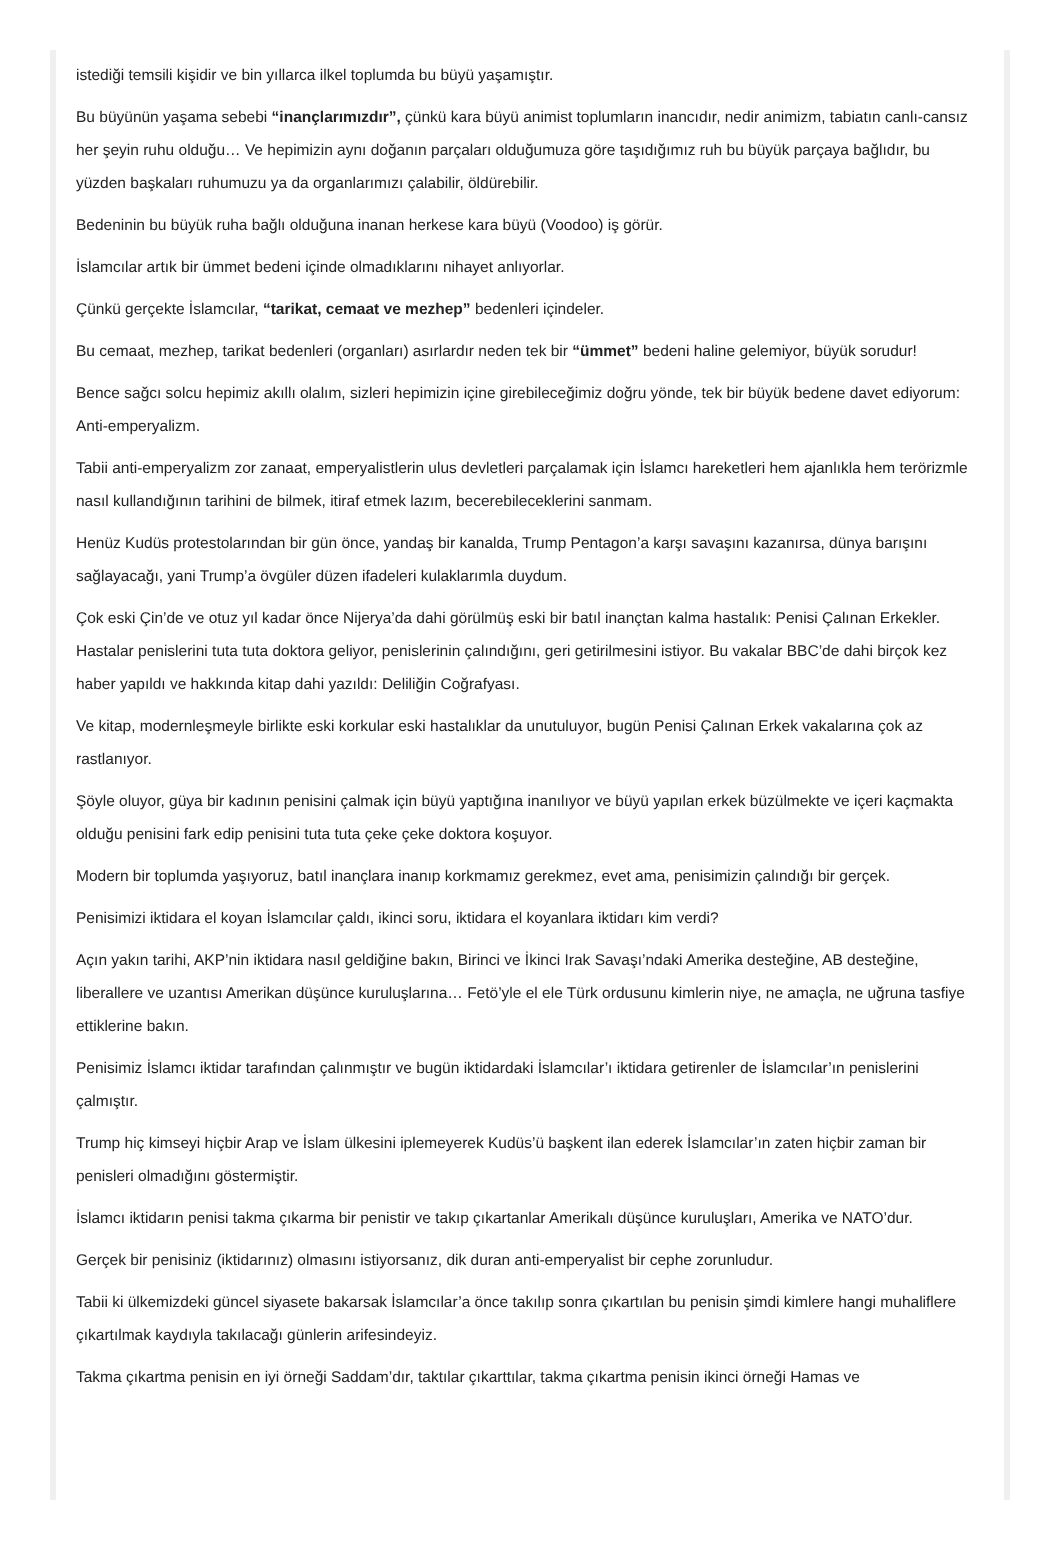istediği temsili kişidir ve bin yıllarca ilkel toplumda bu büyü yaşamıştır.
Bu büyünün yaşama sebebi “inançlarımızdır”, çünkü kara büyü animist toplumların inancıdır, nedir animizm, tabiatın canlı-cansız her şeyin ruhu olduğu… Ve hepimizin aynı doğanın parçaları olduğumuza göre taşıdığımız ruh bu büyük parçaya bağlıdır, bu yüzden başkaları ruhumuzu ya da organlarımızı çalabilir, öldürebilir.
Bedeninin bu büyük ruha bağlı olduğuna inanan herkese kara büyü (Voodoo) iş görür.
İslamcılar artık bir ümmet bedeni içinde olmadıklarını nihayet anlıyorlar.
Çünkü gerçekte İslamcılar, “tarikat, cemaat ve mezhep” bedenleri içindeler.
Bu cemaat, mezhep, tarikat bedenleri (organları) asırlardır neden tek bir “ümmet” bedeni haline gelemiyor, büyük sorudur!
Bence sağcı solcu hepimiz akıllı olalım, sizleri hepimizin içine girebileceğimiz doğru yönde, tek bir büyük bedene davet ediyorum: Anti-emperyalizm.
Tabii anti-emperyalizm zor zanaat, emperyalistlerin ulus devletleri parçalamak için İslamcı hareketleri hem ajanlıkla hem terörizmle nasıl kullandığının tarihini de bilmek, itiraf etmek lazım, becerebileceklerini sanmam.
Henüz Kudüs protestolarından bir gün önce, yandaş bir kanalda, Trump Pentagon’a karşı savaşını kazanırsa, dünya barışını sağlayacağı, yani Trump’a övgüler düzen ifadeleri kulaklarımla duydum.
Çok eski Çin’de ve otuz yıl kadar önce Nijerya’da dahi görülmüş eski bir batıl inançtan kalma hastalık: Penisi Çalınan Erkekler. Hastalar penislerini tuta tuta doktora geliyor, penislerinin çalındığını, geri getirilmesini istiyor. Bu vakalar BBC’de dahi birçok kez haber yapıldı ve hakkında kitap dahi yazıldı: Deliliğin Coğrafyası.
Ve kitap, modernleşmeyle birlikte eski korkular eski hastalıklar da unutuluyor, bugün Penisi Çalınan Erkek vakalarına çok az rastlanıyor.
Şöyle oluyor, güya bir kadının penisini çalmak için büyü yaptığına inanılıyor ve büyü yapılan erkek büzülmekte ve içeri kaçmakta olduğu penisini fark edip penisini tuta tuta çeke çeke doktora koşuyor.
Modern bir toplumda yaşıyoruz, batıl inançlara inanıp korkmamız gerekmez, evet ama, penisimizin çalındığı bir gerçek.
Penisimizi iktidara el koyan İslamcılar çaldı, ikinci soru, iktidara el koyanlara iktidarı kim verdi?
Açın yakın tarihi, AKP’nin iktidara nasıl geldiğine bakın, Birinci ve İkinci Irak Savaşı’ndaki Amerika desteğine, AB desteğine, liberallere ve uzantısı Amerikan düşünce kuruluşlarına… Fetö’yle el ele Türk ordusunu kimlerin niye, ne amaçla, ne uğruna tasfiye ettiklerine bakın.
Penisimiz İslamcı iktidar tarafından çalınmıştır ve bugün iktidardaki İslamcılar’ı iktidara getirenler de İslamcılar’ın penislerini çalmıştır.
Trump hiç kimseyi hiçbir Arap ve İslam ülkesini iplemeyerek Kudüs’ü başkent ilan ederek İslamcılar’ın zaten hiçbir zaman bir penisleri olmadığını göstermiştir.
İslamcı iktidarın penisi takma çıkarma bir penistir ve takıp çıkartanlar Amerikalı düşünce kuruluşları, Amerika ve NATO’dur.
Gerçek bir penisiniz (iktidarınız) olmasını istiyorsanız, dik duran anti-emperyalist bir cephe zorunludur.
Tabii ki ülkemizdeki güncel siyasete bakarsak İslamcılar’a önce takılıp sonra çıkartılan bu penisin şimdi kimlere hangi muhaliflere çıkartılmak kaydıyla takılacağı günlerin arifesindeyiz.
Takma çıkartma penisin en iyi örneği Saddam’dır, taktılar çıkarttılar, takma çıkartma penisin ikinci örneği Hamas ve